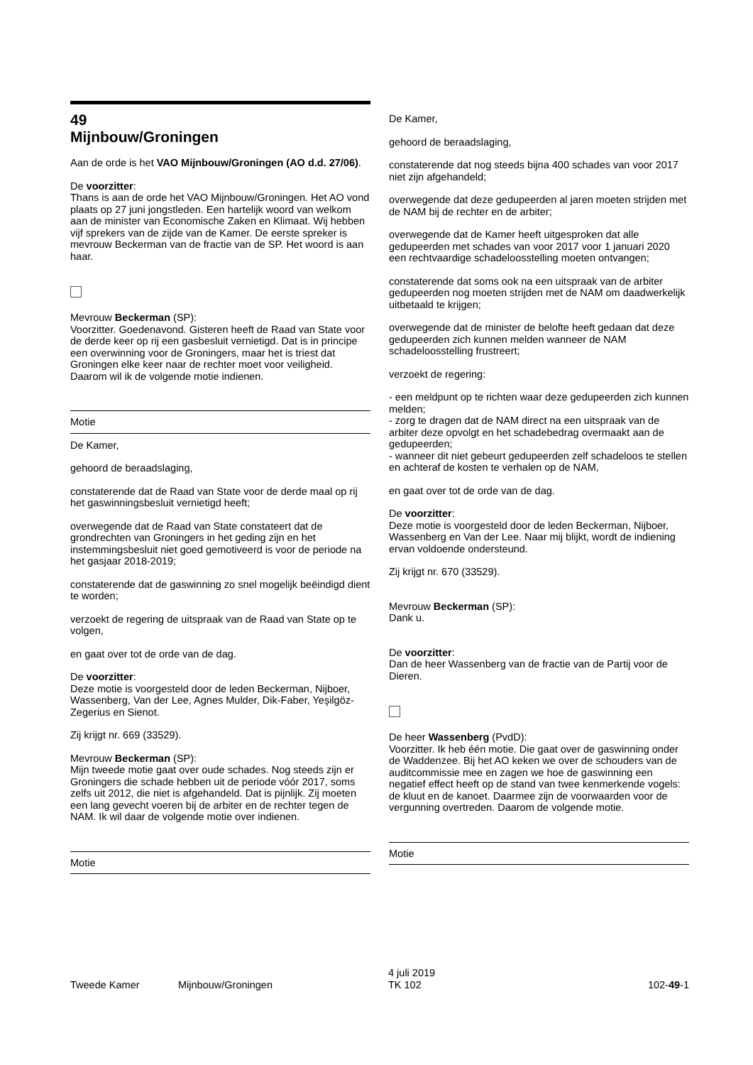49
Mijnbouw/Groningen
Aan de orde is het VAO Mijnbouw/Groningen (AO d.d. 27/06).
De voorzitter:
Thans is aan de orde het VAO Mijnbouw/Groningen. Het AO vond plaats op 27 juni jongstleden. Een hartelijk woord van welkom aan de minister van Economische Zaken en Klimaat. Wij hebben vijf sprekers van de zijde van de Kamer. De eerste spreker is mevrouw Beckerman van de fractie van de SP. Het woord is aan haar.
Mevrouw Beckerman (SP):
Voorzitter. Goedenavond. Gisteren heeft de Raad van State voor de derde keer op rij een gasbesluit vernietigd. Dat is in principe een overwinning voor de Groningers, maar het is triest dat Groningen elke keer naar de rechter moet voor veiligheid. Daarom wil ik de volgende motie indienen.
Motie
De Kamer,
gehoord de beraadslaging,
constaterende dat de Raad van State voor de derde maal op rij het gaswinningsbesluit vernietigd heeft;
overwegende dat de Raad van State constateert dat de grondrechten van Groningers in het geding zijn en het instemmingsbesluit niet goed gemotiveerd is voor de periode na het gasjaar 2018-2019;
constaterende dat de gaswinning zo snel mogelijk beëindigd dient te worden;
verzoekt de regering de uitspraak van de Raad van State op te volgen,
en gaat over tot de orde van de dag.
De voorzitter:
Deze motie is voorgesteld door de leden Beckerman, Nijboer, Wassenberg, Van der Lee, Agnes Mulder, Dik-Faber, Yeşilgöz-Zegerius en Sienot.
Zij krijgt nr. 669 (33529).
Mevrouw Beckerman (SP):
Mijn tweede motie gaat over oude schades. Nog steeds zijn er Groningers die schade hebben uit de periode vóór 2017, soms zelfs uit 2012, die niet is afgehandeld. Dat is pijnlijk. Zij moeten een lang gevecht voeren bij de arbiter en de rechter tegen de NAM. Ik wil daar de volgende motie over indienen.
Motie
De Kamer,
gehoord de beraadslaging,
constaterende dat nog steeds bijna 400 schades van voor 2017 niet zijn afgehandeld;
overwegende dat deze gedupeerden al jaren moeten strijden met de NAM bij de rechter en de arbiter;
overwegende dat de Kamer heeft uitgesproken dat alle gedupeerden met schades van voor 2017 voor 1 januari 2020 een rechtvaardige schadeloosstelling moeten ontvangen;
constaterende dat soms ook na een uitspraak van de arbiter gedupeerden nog moeten strijden met de NAM om daadwerkelijk uitbetaald te krijgen;
overwegende dat de minister de belofte heeft gedaan dat deze gedupeerden zich kunnen melden wanneer de NAM schadeloosstelling frustreert;
verzoekt de regering:
- een meldpunt op te richten waar deze gedupeerden zich kunnen melden;
- zorg te dragen dat de NAM direct na een uitspraak van de arbiter deze opvolgt en het schadebedrag overmaakt aan de gedupeerden;
- wanneer dit niet gebeurt gedupeerden zelf schadeloos te stellen en achteraf de kosten te verhalen op de NAM,
en gaat over tot de orde van de dag.
De voorzitter:
Deze motie is voorgesteld door de leden Beckerman, Nijboer, Wassenberg en Van der Lee. Naar mij blijkt, wordt de indiening ervan voldoende ondersteund.
Zij krijgt nr. 670 (33529).
Mevrouw Beckerman (SP):
Dank u.
De voorzitter:
Dan de heer Wassenberg van de fractie van de Partij voor de Dieren.
De heer Wassenberg (PvdD):
Voorzitter. Ik heb één motie. Die gaat over de gaswinning onder de Waddenzee. Bij het AO keken we over de schouders van de auditcommissie mee en zagen we hoe de gaswinning een negatief effect heeft op de stand van twee kenmerkende vogels: de kluut en de kanoet. Daarmee zijn de voorwaarden voor de vergunning overtreden. Daarom de volgende motie.
Motie
Tweede Kamer Mijnbouw/Groningen
4 juli 2019
TK 102
102-49-1